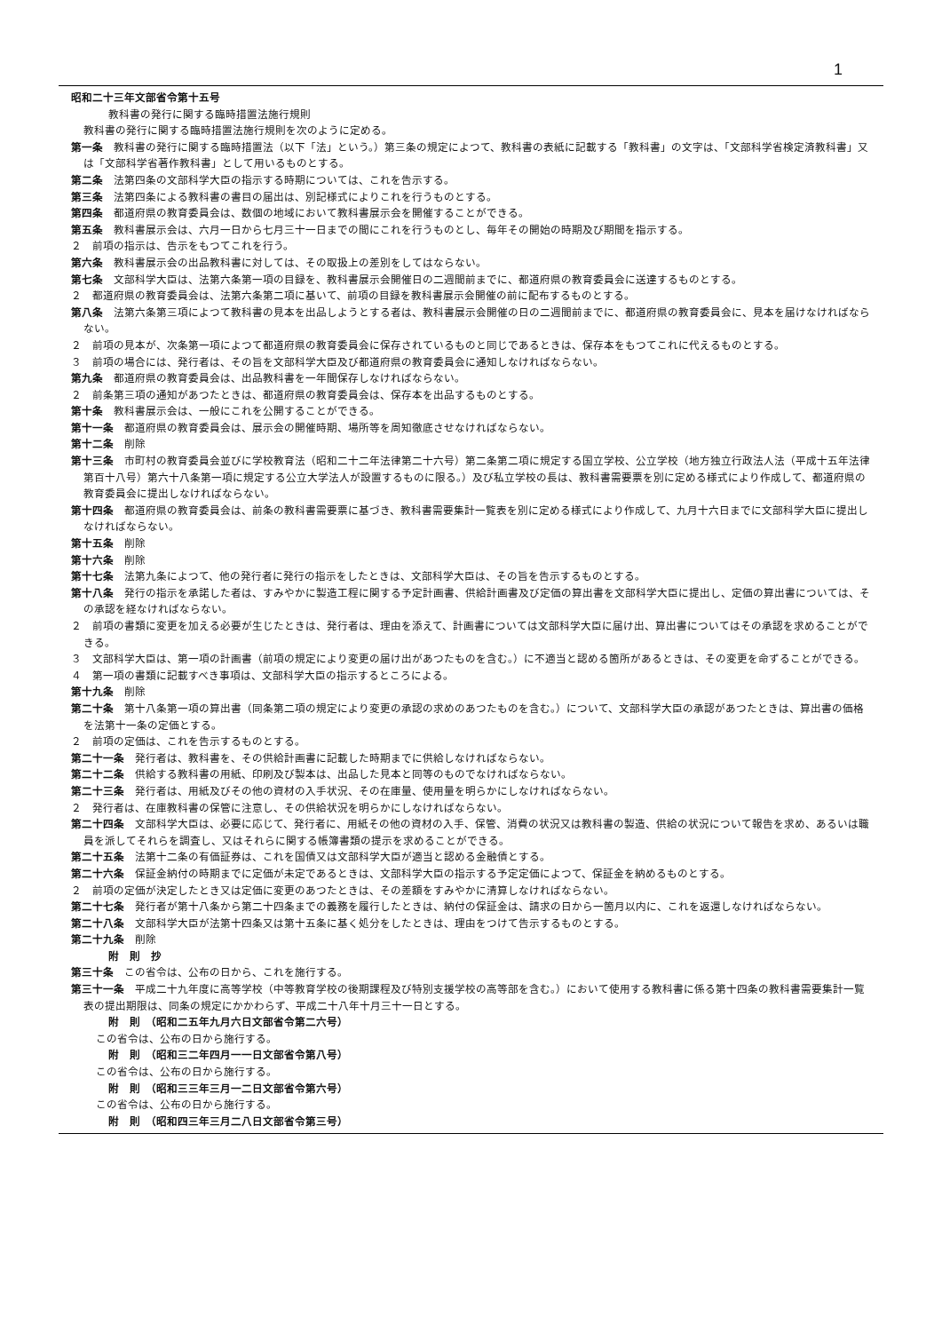1
昭和二十三年文部省令第十五号
教科書の発行に関する臨時措置法施行規則
教科書の発行に関する臨時措置法施行規則を次のように定める。
第一条　教科書の発行に関する臨時措置法（以下「法」という。）第三条の規定によつて、教科書の表紙に記載する「教科書」の文字は、「文部科学省検定済教科書」又は「文部科学省著作教科書」として用いるものとする。
第二条　法第四条の文部科学大臣の指示する時期については、これを告示する。
第三条　法第四条による教科書の書目の届出は、別記様式によりこれを行うものとする。
第四条　都道府県の教育委員会は、数個の地域において教科書展示会を開催することができる。
第五条　教科書展示会は、六月一日から七月三十一日までの間にこれを行うものとし、毎年その開始の時期及び期間を指示する。
２　前項の指示は、告示をもつてこれを行う。
第六条　教科書展示会の出品教科書に対しては、その取扱上の差別をしてはならない。
第七条　文部科学大臣は、法第六条第一項の目録を、教科書展示会開催日の二週間前までに、都道府県の教育委員会に送達するものとする。
２　都道府県の教育委員会は、法第六条第二項に基いて、前項の目録を教科書展示会開催の前に配布するものとする。
第八条　法第六条第三項によつて教科書の見本を出品しようとする者は、教科書展示会開催の日の二週間前までに、都道府県の教育委員会に、見本を届けなければならない。
２　前項の見本が、次条第一項によつて都道府県の教育委員会に保存されているものと同じであるときは、保存本をもつてこれに代えるものとする。
３　前項の場合には、発行者は、その旨を文部科学大臣及び都道府県の教育委員会に通知しなければならない。
第九条　都道府県の教育委員会は、出品教科書を一年間保存しなければならない。
２　前条第三項の通知があつたときは、都道府県の教育委員会は、保存本を出品するものとする。
第十条　教科書展示会は、一般にこれを公開することができる。
第十一条　都道府県の教育委員会は、展示会の開催時期、場所等を周知徹底させなければならない。
第十二条　削除
第十三条　市町村の教育委員会並びに学校教育法（昭和二十二年法律第二十六号）第二条第二項に規定する国立学校、公立学校（地方独立行政法人法（平成十五年法律第百十八号）第六十八条第一項に規定する公立大学法人が設置するものに限る。）及び私立学校の長は、教科書需要票を別に定める様式により作成して、都道府県の教育委員会に提出しなければならない。
第十四条　都道府県の教育委員会は、前条の教科書需要票に基づき、教科書需要集計一覧表を別に定める様式により作成して、九月十六日までに文部科学大臣に提出しなければならない。
第十五条　削除
第十六条　削除
第十七条　法第九条によつて、他の発行者に発行の指示をしたときは、文部科学大臣は、その旨を告示するものとする。
第十八条　発行の指示を承諾した者は、すみやかに製造工程に関する予定計画書、供給計画書及び定価の算出書を文部科学大臣に提出し、定価の算出書については、その承認を経なければならない。
２　前項の書類に変更を加える必要が生じたときは、発行者は、理由を添えて、計画書については文部科学大臣に届け出、算出書についてはその承認を求めることができる。
３　文部科学大臣は、第一項の計画書（前項の規定により変更の届け出があつたものを含む。）に不適当と認める箇所があるときは、その変更を命ずることができる。
４　第一項の書類に記載すべき事項は、文部科学大臣の指示するところによる。
第十九条　削除
第二十条　第十八条第一項の算出書（同条第二項の規定により変更の承認の求めのあつたものを含む。）について、文部科学大臣の承認があつたときは、算出書の価格を法第十一条の定価とする。
２　前項の定価は、これを告示するものとする。
第二十一条　発行者は、教科書を、その供給計画書に記載した時期までに供給しなければならない。
第二十二条　供給する教科書の用紙、印刷及び製本は、出品した見本と同等のものでなければならない。
第二十三条　発行者は、用紙及びその他の資材の入手状況、その在庫量、使用量を明らかにしなければならない。
２　発行者は、在庫教科書の保管に注意し、その供給状況を明らかにしなければならない。
第二十四条　文部科学大臣は、必要に応じて、発行者に、用紙その他の資材の入手、保管、消費の状況又は教科書の製造、供給の状況について報告を求め、あるいは職員を派してそれらを調査し、又はそれらに関する帳簿書類の提示を求めることができる。
第二十五条　法第十二条の有価証券は、これを国債又は文部科学大臣が適当と認める金融債とする。
第二十六条　保証金納付の時期までに定価が未定であるときは、文部科学大臣の指示する予定定価によつて、保証金を納めるものとする。
２　前項の定価が決定したとき又は定価に変更のあつたときは、その差額をすみやかに清算しなければならない。
第二十七条　発行者が第十八条から第二十四条までの義務を履行したときは、納付の保証金は、請求の日から一箇月以内に、これを返還しなければならない。
第二十八条　文部科学大臣が法第十四条又は第十五条に基く処分をしたときは、理由をつけて告示するものとする。
第二十九条　削除
附　則　抄
第三十条　この省令は、公布の日から、これを施行する。
第三十一条　平成二十九年度に高等学校（中等教育学校の後期課程及び特別支援学校の高等部を含む。）において使用する教科書に係る第十四条の教科書需要集計一覧表の提出期限は、同条の規定にかかわらず、平成二十八年十月三十一日とする。
附　則　（昭和二五年九月六日文部省令第二六号）
この省令は、公布の日から施行する。
附　則　（昭和三二年四月一一日文部省令第八号）
この省令は、公布の日から施行する。
附　則　（昭和三三年三月一二日文部省令第六号）
この省令は、公布の日から施行する。
附　則　（昭和四三年三月二八日文部省令第三号）